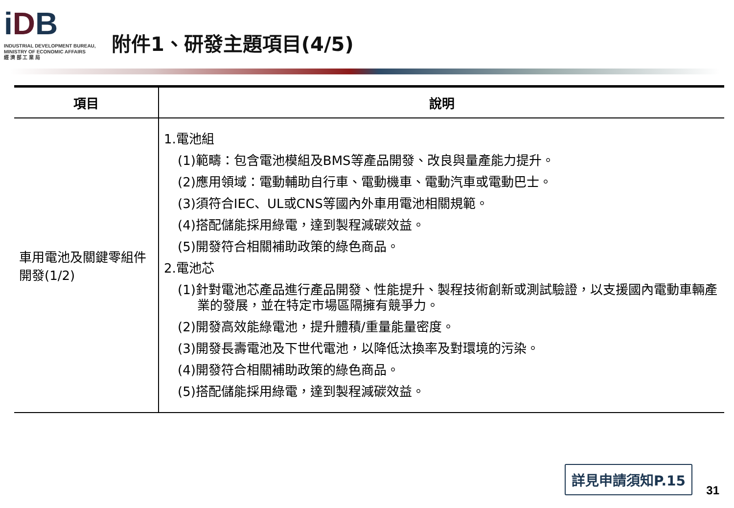iDB
INDUSTRIAL DEVELOPMENT BUREAU,
MINISTRY OF ECONOMIC AFFAIRS
經 濟 部 工 業 局
附件1、研發主題項目(4/5)
| 項目 | 說明 |
| --- | --- |
| 車用電池及關鍵零組件開發(1/2) | 1.電池組 (1)範疇：包含電池模組及BMS等產品開發、改良與量產能力提升。 (2)應用領域：電動輔助自行車、電動機車、電動汽車或電動巴士。 (3)須符合IEC、UL或CNS等國內外車用電池相關規範。 (4)搭配儲能採用綠電，達到製程減碳效益。 (5)開發符合相關補助政策的綠色商品。 2.電池芯 (1)針對電池芯產品進行產品開發、性能提升、製程技術創新或測試驗證，以支援國內電動車輛產業的發展，並在特定市場區隔擁有競爭力。 (2)開發高效能綠電池，提升體積/重量能量密度。 (3)開發長壽電池及下世代電池，以降低汰換率及對環境的污染。 (4)開發符合相關補助政策的綠色商品。 (5)搭配儲能採用綠電，達到製程減碳效益。 |
詳見申請須知P.15 31